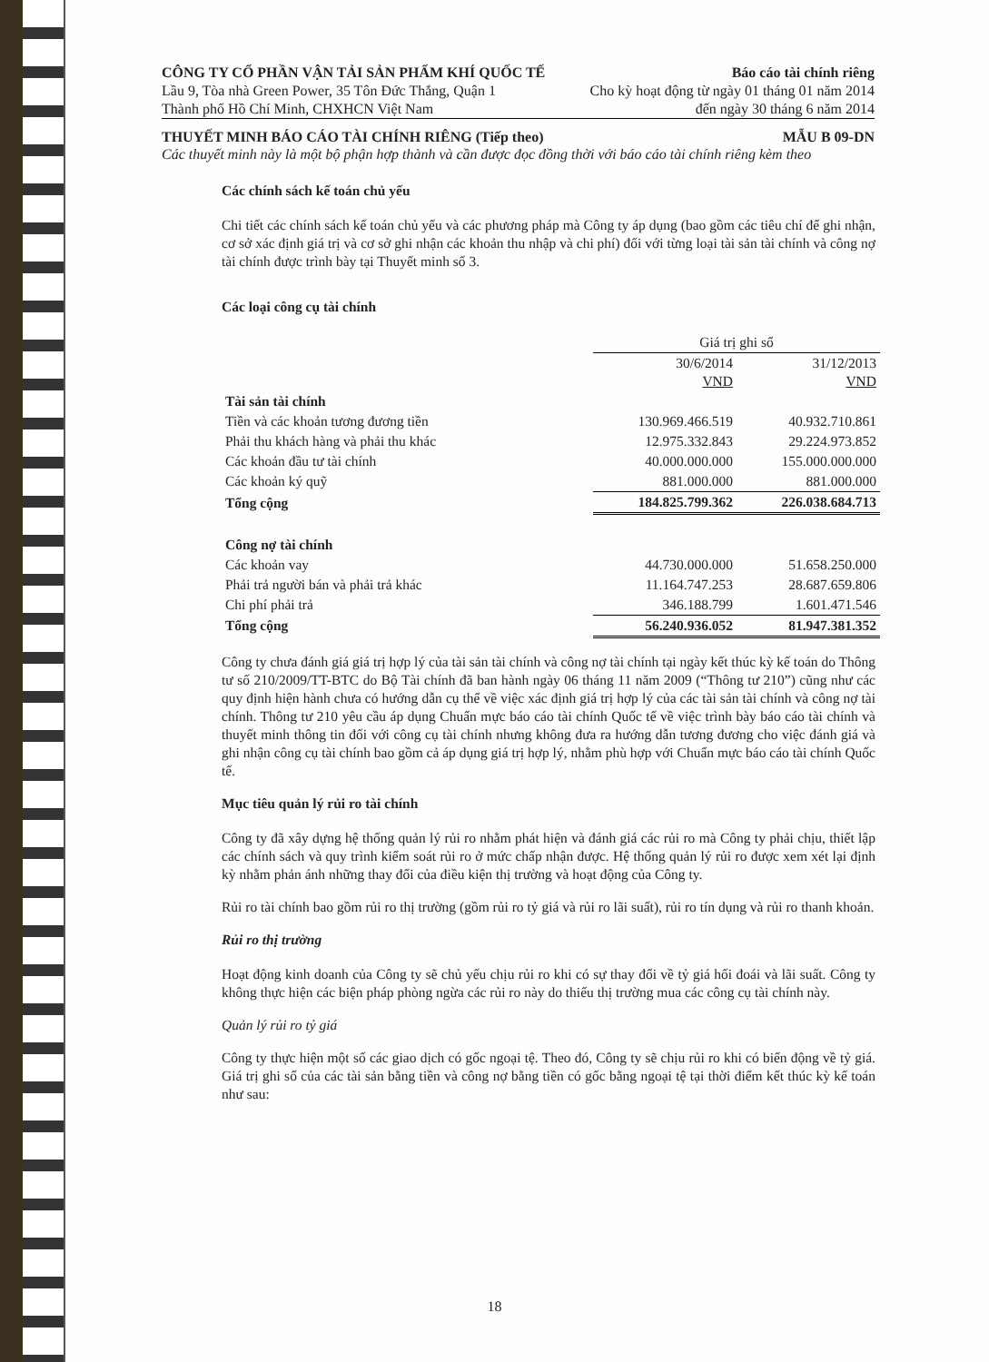CÔNG TY CỔ PHẦN VẬN TẢI SẢN PHẨM KHÍ QUỐC TẾ Báo cáo tài chính riêng
Lầu 9, Tòa nhà Green Power, 35 Tôn Đức Thắng, Quận 1 Cho kỳ hoạt động từ ngày 01 tháng 01 năm 2014
Thành phố Hồ Chí Minh, CHXHCN Việt Nam đến ngày 30 tháng 6 năm 2014
THUYẾT MINH BÁO CÁO TÀI CHÍNH RIÊNG (Tiếp theo) MẪU B 09-DN
Các thuyết minh này là một bộ phận hợp thành và cần được đọc đồng thời với báo cáo tài chính riêng kèm theo
Các chính sách kế toán chủ yếu
Chi tiết các chính sách kế toán chủ yếu và các phương pháp mà Công ty áp dụng (bao gồm các tiêu chí để ghi nhận, cơ sở xác định giá trị và cơ sở ghi nhận các khoản thu nhập và chi phí) đối với từng loại tài sản tài chính và công nợ tài chính được trình bày tại Thuyết minh số 3.
Các loại công cụ tài chính
| | Giá trị ghi sổ | |
| --- | --- | --- |
| | 30/6/2014 VND | 31/12/2013 VND |
| Tài sản tài chính | | |
| Tiền và các khoản tương đương tiền | 130.969.466.519 | 40.932.710.861 |
| Phải thu khách hàng và phải thu khác | 12.975.332.843 | 29.224.973.852 |
| Các khoản đầu tư tài chính | 40.000.000.000 | 155.000.000.000 |
| Các khoản ký quỹ | 881.000.000 | 881.000.000 |
| Tổng cộng | 184.825.799.362 | 226.038.684.713 |
| Công nợ tài chính | | |
| Các khoản vay | 44.730.000.000 | 51.658.250.000 |
| Phải trả người bán và phải trả khác | 11.164.747.253 | 28.687.659.806 |
| Chi phí phải trả | 346.188.799 | 1.601.471.546 |
| Tổng cộng | 56.240.936.052 | 81.947.381.352 |
Công ty chưa đánh giá giá trị hợp lý của tài sản tài chính và công nợ tài chính tại ngày kết thúc kỳ kế toán do Thông tư số 210/2009/TT-BTC do Bộ Tài chính đã ban hành ngày 06 tháng 11 năm 2009 (“Thông tư 210”) cũng như các quy định hiện hành chưa có hướng dẫn cụ thể về việc xác định giá trị hợp lý của các tài sản tài chính và công nợ tài chính. Thông tư 210 yêu cầu áp dụng Chuẩn mực báo cáo tài chính Quốc tế về việc trình bày báo cáo tài chính và thuyết minh thông tin đối với công cụ tài chính nhưng không đưa ra hướng dẫn tương đương cho việc đánh giá và ghi nhận công cụ tài chính bao gồm cả áp dụng giá trị hợp lý, nhằm phù hợp với Chuẩn mực báo cáo tài chính Quốc tế.
Mục tiêu quản lý rủi ro tài chính
Công ty đã xây dựng hệ thống quản lý rủi ro nhằm phát hiện và đánh giá các rủi ro mà Công ty phải chịu, thiết lập các chính sách và quy trình kiểm soát rủi ro ở mức chấp nhận được. Hệ thống quản lý rủi ro được xem xét lại định kỳ nhằm phản ánh những thay đổi của điều kiện thị trường và hoạt động của Công ty.
Rủi ro tài chính bao gồm rủi ro thị trường (gồm rủi ro tỷ giá và rủi ro lãi suất), rủi ro tín dụng và rủi ro thanh khoản.
Rủi ro thị trường
Hoạt động kinh doanh của Công ty sẽ chủ yếu chịu rủi ro khi có sự thay đổi về tỷ giá hối đoái và lãi suất. Công ty không thực hiện các biện pháp phòng ngừa các rủi ro này do thiếu thị trường mua các công cụ tài chính này.
Quản lý rủi ro tỷ giá
Công ty thực hiện một số các giao dịch có gốc ngoại tệ. Theo đó, Công ty sẽ chịu rủi ro khi có biến động về tỷ giá. Giá trị ghi sổ của các tài sản bằng tiền và công nợ bằng tiền có gốc bằng ngoại tệ tại thời điểm kết thúc kỳ kế toán như sau:
18